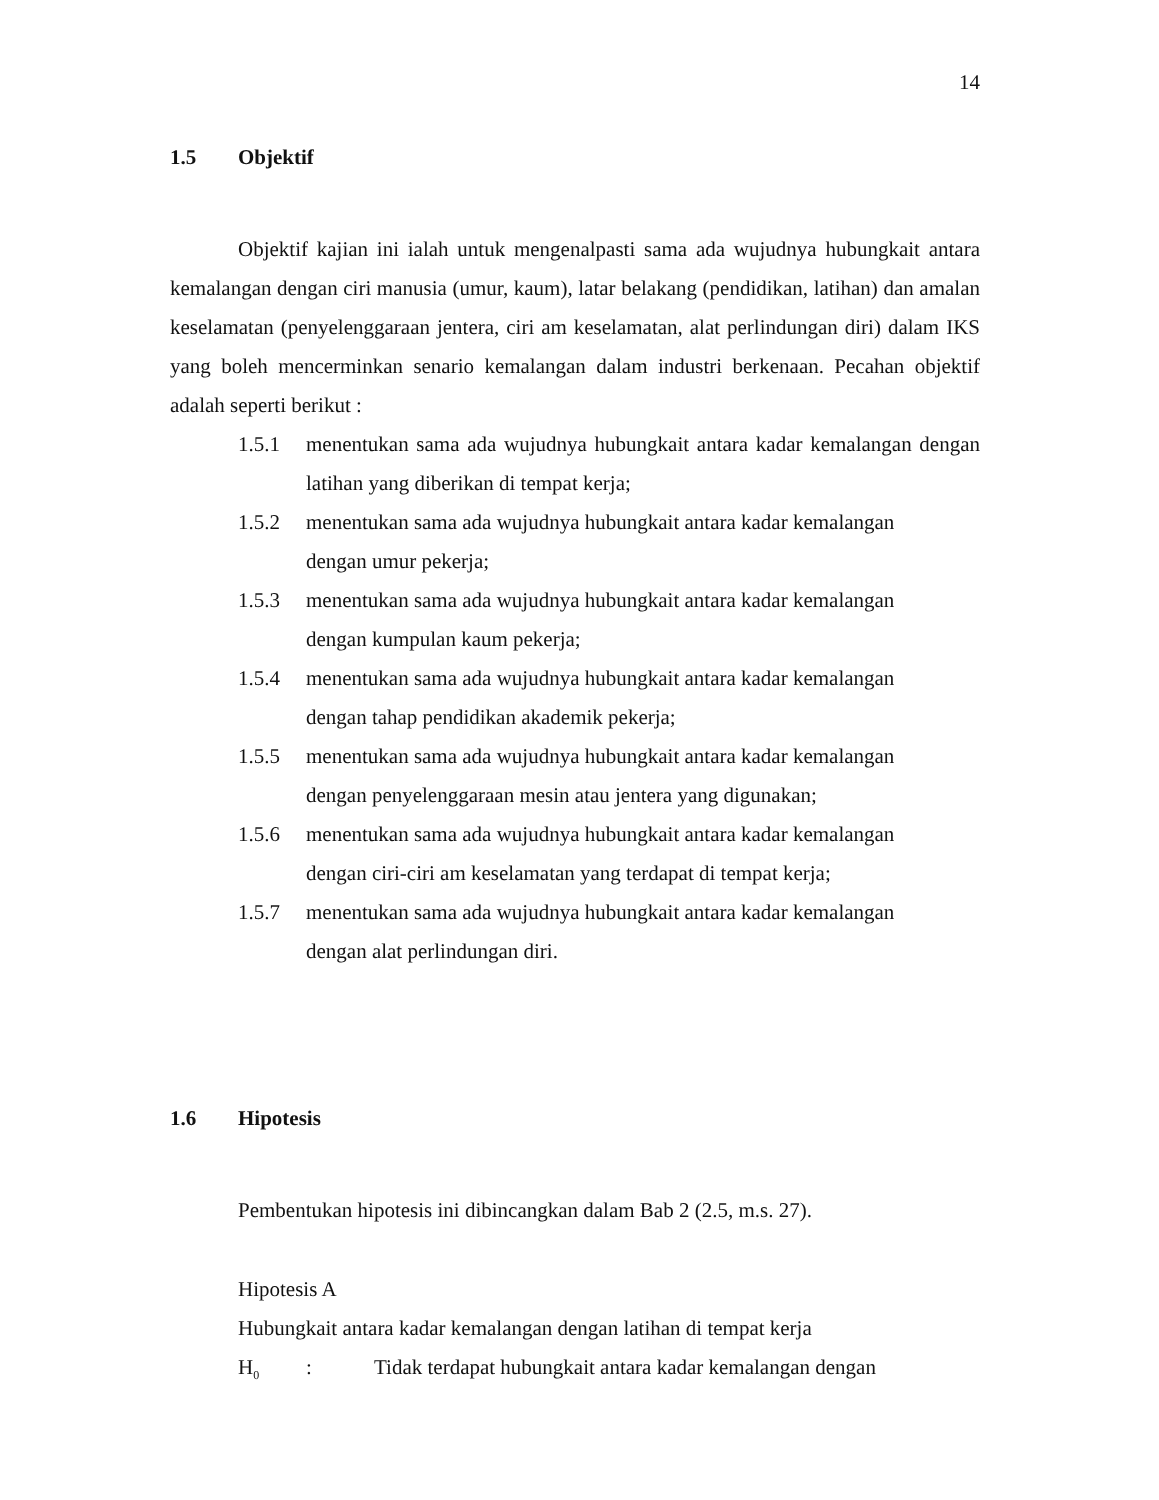14
1.5 Objektif
Objektif kajian ini ialah untuk mengenalpasti sama ada wujudnya hubungkait antara kemalangan dengan ciri manusia (umur, kaum), latar belakang (pendidikan, latihan) dan amalan keselamatan (penyelenggaraan jentera, ciri am keselamatan, alat perlindungan diri) dalam IKS yang boleh mencerminkan senario kemalangan dalam industri berkenaan. Pecahan objektif adalah seperti berikut :
1.5.1 menentukan sama ada wujudnya hubungkait antara kadar kemalangan dengan latihan yang diberikan di tempat kerja;
1.5.2 menentukan sama ada wujudnya hubungkait antara kadar kemalangan
dengan umur pekerja;
1.5.3 menentukan sama ada wujudnya hubungkait antara kadar kemalangan
dengan kumpulan kaum pekerja;
1.5.4 menentukan sama ada wujudnya hubungkait antara kadar kemalangan
dengan tahap pendidikan akademik pekerja;
1.5.5 menentukan sama ada wujudnya hubungkait antara kadar kemalangan
dengan penyelenggaraan mesin atau jentera yang digunakan;
1.5.6 menentukan sama ada wujudnya hubungkait antara kadar kemalangan
dengan ciri-ciri am keselamatan yang terdapat di tempat kerja;
1.5.7 menentukan sama ada wujudnya hubungkait antara kadar kemalangan
dengan alat perlindungan diri.
1.6 Hipotesis
Pembentukan hipotesis ini dibincangkan dalam Bab 2 (2.5, m.s. 27).
Hipotesis A
Hubungkait antara kadar kemalangan dengan latihan di tempat kerja
H<sub>0</sub>: Tidak terdapat hubungkait antara kadar kemalangan dengan